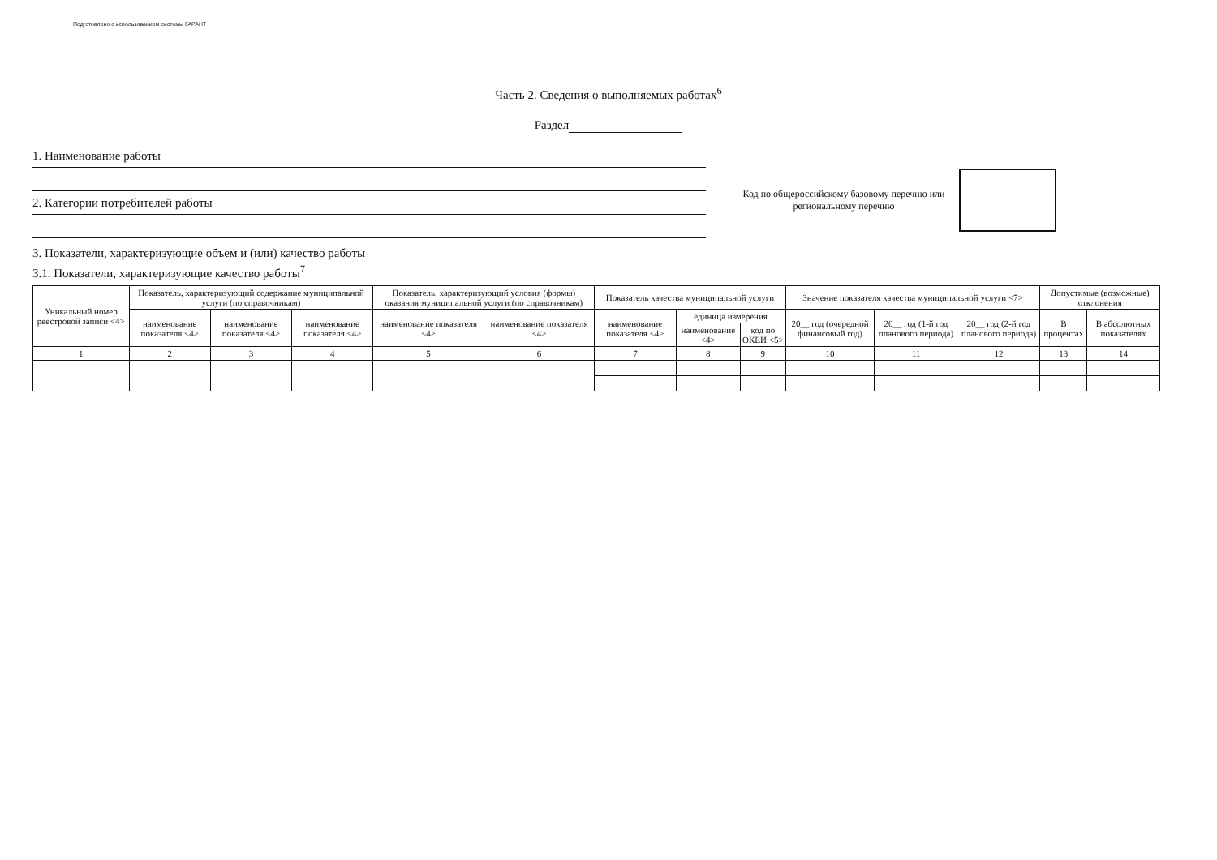Подготовлено с использованием системы ГАРАНТ
Часть 2. Сведения о выполняемых работах<sup>6</sup>
Раздел
1. Наименование работы
2. Категории потребителей работы
Код по общероссийскому базовому перечню или региональному перечню
3. Показатели, характеризующие объем и (или) качество работы
3.1. Показатели, характеризующие качество работы<sup>7</sup>
| Уникальный номер реестровой записи <4> | Показатель, характеризующий содержание муниципальной услуги (по справочникам) | | | Показатель, характеризующий условия (формы) оказания муниципальной услуги (по справочникам) | | Показатель качества муниципальной услуги | | | Значение показателя качества муниципальной услуги <7> | | | Допустимые (возможные) отклонения | |
| --- | --- | --- | --- | --- | --- | --- | --- | --- | --- | --- | --- | --- | --- |
| | наименование показателя <4> | наименование показателя <4> | наименование показателя <4> | наименование показателя <4> | наименование показателя <4> | наименование показателя <4> | единица измерения | | 20__ год (очередной финансовый год) | 20__ год (1-й год планового периода) | 20__ год (2-й год планового периода) | В процентах | В абсолютных показателях |
| | | | | | | | наименование <4> | код по ОКЕИ <5> | | | | | |
| 1 | 2 | 3 | 4 | 5 | 6 | 7 | 8 | 9 | 10 | 11 | 12 | 13 | 14 |